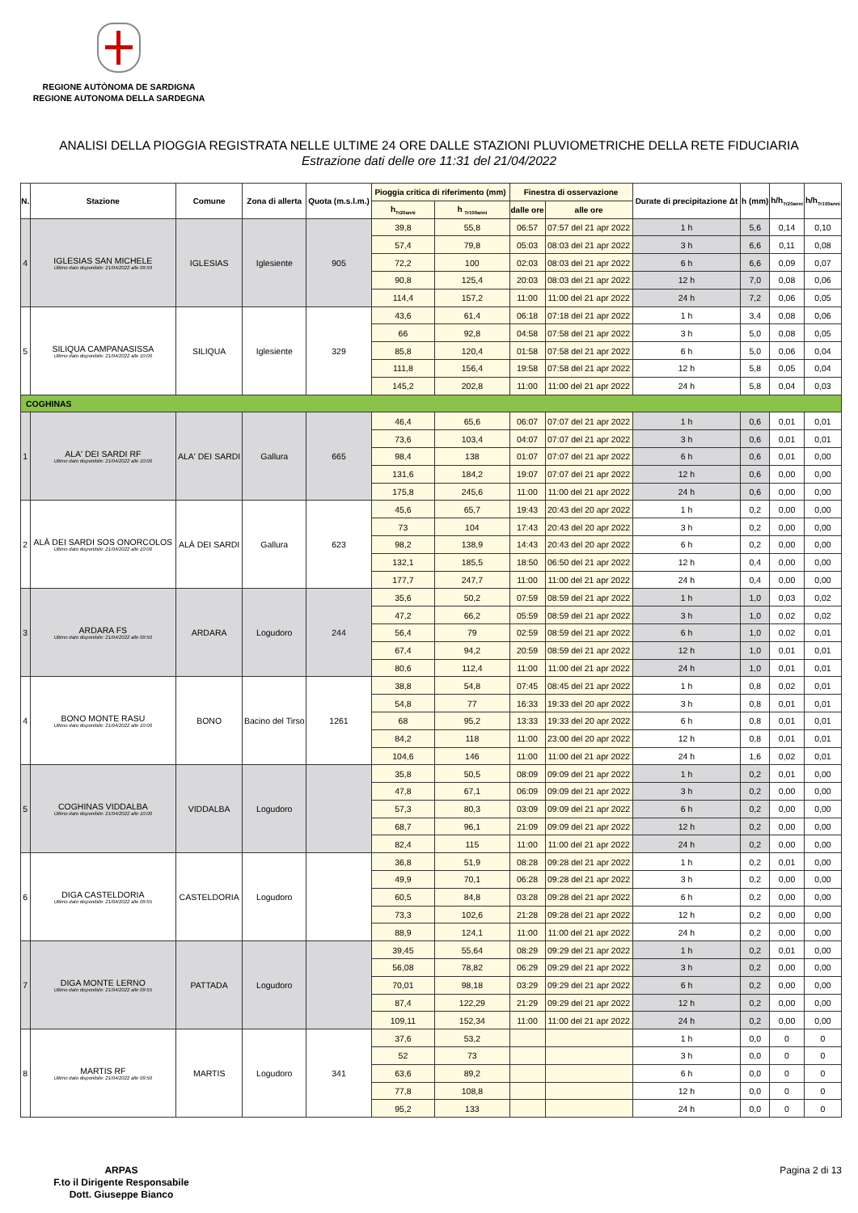REGIONE AUTÒNOMA DE SARDIGNA
REGIONE AUTONOMA DELLA SARDEGNA
ANALISI DELLA PIOGGIA REGISTRATA NELLE ULTIME 24 ORE DALLE STAZIONI PLUVIOMETRICHE DELLA RETE FIDUCIARIA
Estrazione dati delle ore 11:31 del 21/04/2022
| N. | Stazione | Comune | Zona di allerta | Quota (m.s.l.m.) | Pioggia critica di riferimento (mm) | | Finestra di osservazione | | Durate di precipitazione Δt | h (mm) | h/h<sub>Tr20anni</sub> | h/h<sub>Tr100anni</sub> |
| --- | --- | --- | --- | --- | --- | --- | --- | --- | --- | --- | --- | --- |
| | | | | | h<sub>Tr20anni</sub> | h <sub>Tr100anni</sub> | dalle ore | alle ore | | | | |
| 4 | IGLESIAS SAN MICHELE Ultimo dato disponibile: 21/04/2022 alle 09:59 | IGLESIAS | Iglesiente | 905 | 39,8 | 55,8 | 06:57 | 07:57 del 21 apr 2022 | 1 h | 5,6 | 0,14 | 0,10 |
| | | | | | 57,4 | 79,8 | 05:03 | 08:03 del 21 apr 2022 | 3 h | 6,6 | 0,11 | 0,08 |
| | | | | | 72,2 | 100 | 02:03 | 08:03 del 21 apr 2022 | 6 h | 6,6 | 0,09 | 0,07 |
| | | | | | 90,8 | 125,4 | 20:03 | 08:03 del 21 apr 2022 | 12 h | 7,0 | 0,08 | 0,06 |
| | | | | | 114,4 | 157,2 | 11:00 | 11:00 del 21 apr 2022 | 24 h | 7,2 | 0,06 | 0,05 |
| 5 | SILIQUA CAMPANASISSA Ultimo dato disponibile: 21/04/2022 alle 10:00 | SILIQUA | Iglesiente | 329 | 43,6 | 61,4 | 06:18 | 07:18 del 21 apr 2022 | 1 h | 3,4 | 0,08 | 0,06 |
| | | | | | 66 | 92,8 | 04:58 | 07:58 del 21 apr 2022 | 3 h | 5,0 | 0,08 | 0,05 |
| | | | | | 85,8 | 120,4 | 01:58 | 07:58 del 21 apr 2022 | 6 h | 5,0 | 0,06 | 0,04 |
| | | | | | 111,8 | 156,4 | 19:58 | 07:58 del 21 apr 2022 | 12 h | 5,8 | 0,05 | 0,04 |
| | | | | | 145,2 | 202,8 | 11:00 | 11:00 del 21 apr 2022 | 24 h | 5,8 | 0,04 | 0,03 |
| COGHINAS | | | | | | | | | | | | |
| 1 | ALA' DEI SARDI RF Ultimo dato disponibile: 21/04/2022 alle 10:00 | ALA' DEI SARDI | Gallura | 665 | 46,4 | 65,6 | 06:07 | 07:07 del 21 apr 2022 | 1 h | 0,6 | 0,01 | 0,01 |
| | | | | | 73,6 | 103,4 | 04:07 | 07:07 del 21 apr 2022 | 3 h | 0,6 | 0,01 | 0,01 |
| | | | | | 98,4 | 138 | 01:07 | 07:07 del 21 apr 2022 | 6 h | 0,6 | 0,01 | 0,00 |
| | | | | | 131,6 | 184,2 | 19:07 | 07:07 del 21 apr 2022 | 12 h | 0,6 | 0,00 | 0,00 |
| | | | | | 175,8 | 245,6 | 11:00 | 11:00 del 21 apr 2022 | 24 h | 0,6 | 0,00 | 0,00 |
| 2 | ALÀ DEI SARDI SOS ONORCOLOS Ultimo dato disponibile: 21/04/2022 alle 10:00 | ALÀ DEI SARDI | Gallura | 623 | 45,6 | 65,7 | 19:43 | 20:43 del 20 apr 2022 | 1 h | 0,2 | 0,00 | 0,00 |
| | | | | | 73 | 104 | 17:43 | 20:43 del 20 apr 2022 | 3 h | 0,2 | 0,00 | 0,00 |
| | | | | | 98,2 | 138,9 | 14:43 | 20:43 del 20 apr 2022 | 6 h | 0,2 | 0,00 | 0,00 |
| | | | | | 132,1 | 185,5 | 18:50 | 06:50 del 21 apr 2022 | 12 h | 0,4 | 0,00 | 0,00 |
| | | | | | 177,7 | 247,7 | 11:00 | 11:00 del 21 apr 2022 | 24 h | 0,4 | 0,00 | 0,00 |
| 3 | ARDARA FS Ultimo dato disponibile: 21/04/2022 alle 09:50 | ARDARA | Logudoro | 244 | 35,6 | 50,2 | 07:59 | 08:59 del 21 apr 2022 | 1 h | 1,0 | 0,03 | 0,02 |
| | | | | | 47,2 | 66,2 | 05:59 | 08:59 del 21 apr 2022 | 3 h | 1,0 | 0,02 | 0,02 |
| | | | | | 56,4 | 79 | 02:59 | 08:59 del 21 apr 2022 | 6 h | 1,0 | 0,02 | 0,01 |
| | | | | | 67,4 | 94,2 | 20:59 | 08:59 del 21 apr 2022 | 12 h | 1,0 | 0,01 | 0,01 |
| | | | | | 80,6 | 112,4 | 11:00 | 11:00 del 21 apr 2022 | 24 h | 1,0 | 0,01 | 0,01 |
| 4 | BONO MONTE RASU Ultimo dato disponibile: 21/04/2022 alle 10:00 | BONO | Bacino del Tirso | 1261 | 38,8 | 54,8 | 07:45 | 08:45 del 21 apr 2022 | 1 h | 0,8 | 0,02 | 0,01 |
| | | | | | 54,8 | 77 | 16:33 | 19:33 del 20 apr 2022 | 3 h | 0,8 | 0,01 | 0,01 |
| | | | | | 68 | 95,2 | 13:33 | 19:33 del 20 apr 2022 | 6 h | 0,8 | 0,01 | 0,01 |
| | | | | | 84,2 | 118 | 11:00 | 23:00 del 20 apr 2022 | 12 h | 0,8 | 0,01 | 0,01 |
| | | | | | 104,6 | 146 | 11:00 | 11:00 del 21 apr 2022 | 24 h | 1,6 | 0,02 | 0,01 |
| 5 | COGHINAS VIDDALBA Ultimo dato disponibile: 21/04/2022 alle 10:00 | VIDDALBA | Logudoro | | 35,8 | 50,5 | 08:09 | 09:09 del 21 apr 2022 | 1 h | 0,2 | 0,01 | 0,00 |
| | | | | | 47,8 | 67,1 | 06:09 | 09:09 del 21 apr 2022 | 3 h | 0,2 | 0,00 | 0,00 |
| | | | | | 57,3 | 80,3 | 03:09 | 09:09 del 21 apr 2022 | 6 h | 0,2 | 0,00 | 0,00 |
| | | | | | 68,7 | 96,1 | 21:09 | 09:09 del 21 apr 2022 | 12 h | 0,2 | 0,00 | 0,00 |
| | | | | | 82,4 | 115 | 11:00 | 11:00 del 21 apr 2022 | 24 h | 0,2 | 0,00 | 0,00 |
| 6 | DIGA CASTELDORIA Ultimo dato disponibile: 21/04/2022 alle 09:55 | CASTELDORIA | Logudoro | | 36,8 | 51,9 | 08:28 | 09:28 del 21 apr 2022 | 1 h | 0,2 | 0,01 | 0,00 |
| | | | | | 49,9 | 70,1 | 06:28 | 09:28 del 21 apr 2022 | 3 h | 0,2 | 0,00 | 0,00 |
| | | | | | 60,5 | 84,8 | 03:28 | 09:28 del 21 apr 2022 | 6 h | 0,2 | 0,00 | 0,00 |
| | | | | | 73,3 | 102,6 | 21:28 | 09:28 del 21 apr 2022 | 12 h | 0,2 | 0,00 | 0,00 |
| | | | | | 88,9 | 124,1 | 11:00 | 11:00 del 21 apr 2022 | 24 h | 0,2 | 0,00 | 0,00 |
| 7 | DIGA MONTE LERNO Ultimo dato disponibile: 21/04/2022 alle 09:55 | PATTADA | Logudoro | | 39,45 | 55,64 | 08:29 | 09:29 del 21 apr 2022 | 1 h | 0,2 | 0,01 | 0,00 |
| | | | | | 56,08 | 78,82 | 06:29 | 09:29 del 21 apr 2022 | 3 h | 0,2 | 0,00 | 0,00 |
| | | | | | 70,01 | 98,18 | 03:29 | 09:29 del 21 apr 2022 | 6 h | 0,2 | 0,00 | 0,00 |
| | | | | | 87,4 | 122,29 | 21:29 | 09:29 del 21 apr 2022 | 12 h | 0,2 | 0,00 | 0,00 |
| | | | | | 109,11 | 152,34 | 11:00 | 11:00 del 21 apr 2022 | 24 h | 0,2 | 0,00 | 0,00 |
| 8 | MARTIS RF Ultimo dato disponibile: 21/04/2022 alle 09:50 | MARTIS | Logudoro | 341 | 37,6 | 53,2 | | | 1 h | 0,0 | 0 | 0 |
| | | | | | 52 | 73 | | | 3 h | 0,0 | 0 | 0 |
| | | | | | 63,6 | 89,2 | | | 6 h | 0,0 | 0 | 0 |
| | | | | | 77,8 | 108,8 | | | 12 h | 0,0 | 0 | 0 |
| | | | | | 95,2 | 133 | | | 24 h | 0,0 | 0 | 0 |
ARPAS
F.to il Dirigente Responsabile
Dott. Giuseppe Bianco
Pagina 2 di 13